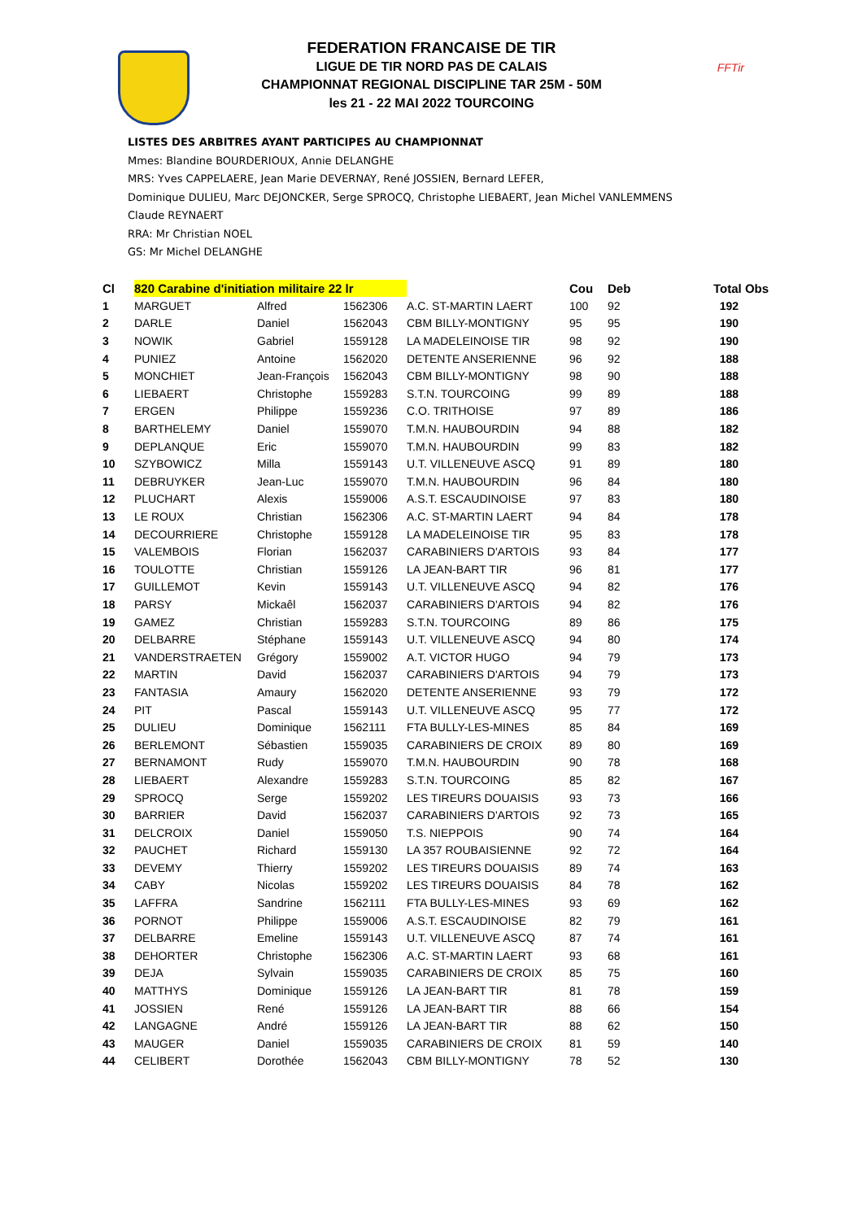FFTir
FEDERATION FRANCAISE DE TIR
LIGUE DE TIR NORD PAS DE CALAIS
CHAMPIONNAT REGIONAL DISCIPLINE TAR 25M - 50M
les 21 - 22 MAI 2022 TOURCOING
LISTES DES ARBITRES AYANT PARTICIPES AU CHAMPIONNAT
Mmes: Blandine BOURDERIOUX, Annie DELANGHE
MRS: Yves CAPPELAERE, Jean Marie DEVERNAY, René JOSSIEN, Bernard LEFER,
Dominique DULIEU, Marc DEJONCKER, Serge SPROCQ, Christophe LIEBAERT, Jean Michel VANLEMMENS
Claude REYNAERT
RRA: Mr Christian NOEL
GS: Mr Michel DELANGHE
| Cl | 820 Carabine d'initiation militaire 22 lr | | | | Cou | Deb | Total Obs |
| --- | --- | --- | --- | --- | --- | --- | --- |
| 1 | MARGUET | Alfred | 1562306 | A.C. ST-MARTIN LAERT | 100 | 92 | 192 |
| 2 | DARLE | Daniel | 1562043 | CBM BILLY-MONTIGNY | 95 | 95 | 190 |
| 3 | NOWIK | Gabriel | 1559128 | LA MADELEINOISE TIR | 98 | 92 | 190 |
| 4 | PUNIEZ | Antoine | 1562020 | DETENTE ANSERIENNE | 96 | 92 | 188 |
| 5 | MONCHIET | Jean-François | 1562043 | CBM BILLY-MONTIGNY | 98 | 90 | 188 |
| 6 | LIEBAERT | Christophe | 1559283 | S.T.N. TOURCOING | 99 | 89 | 188 |
| 7 | ERGEN | Philippe | 1559236 | C.O. TRITHOISE | 97 | 89 | 186 |
| 8 | BARTHELEMY | Daniel | 1559070 | T.M.N. HAUBOURDIN | 94 | 88 | 182 |
| 9 | DEPLANQUE | Eric | 1559070 | T.M.N. HAUBOURDIN | 99 | 83 | 182 |
| 10 | SZYBOWICZ | Milla | 1559143 | U.T. VILLENEUVE ASCQ | 91 | 89 | 180 |
| 11 | DEBRUYKER | Jean-Luc | 1559070 | T.M.N. HAUBOURDIN | 96 | 84 | 180 |
| 12 | PLUCHART | Alexis | 1559006 | A.S.T. ESCAUDINOISE | 97 | 83 | 180 |
| 13 | LE ROUX | Christian | 1562306 | A.C. ST-MARTIN LAERT | 94 | 84 | 178 |
| 14 | DECOURRIERE | Christophe | 1559128 | LA MADELEINOISE TIR | 95 | 83 | 178 |
| 15 | VALEMBOIS | Florian | 1562037 | CARABINIERS D'ARTOIS | 93 | 84 | 177 |
| 16 | TOULOTTE | Christian | 1559126 | LA JEAN-BART TIR | 96 | 81 | 177 |
| 17 | GUILLEMOT | Kevin | 1559143 | U.T. VILLENEUVE ASCQ | 94 | 82 | 176 |
| 18 | PARSY | Mickaêl | 1562037 | CARABINIERS D'ARTOIS | 94 | 82 | 176 |
| 19 | GAMEZ | Christian | 1559283 | S.T.N. TOURCOING | 89 | 86 | 175 |
| 20 | DELBARRE | Stéphane | 1559143 | U.T. VILLENEUVE ASCQ | 94 | 80 | 174 |
| 21 | VANDERSTRAETEN | Grégory | 1559002 | A.T. VICTOR HUGO | 94 | 79 | 173 |
| 22 | MARTIN | David | 1562037 | CARABINIERS D'ARTOIS | 94 | 79 | 173 |
| 23 | FANTASIA | Amaury | 1562020 | DETENTE ANSERIENNE | 93 | 79 | 172 |
| 24 | PIT | Pascal | 1559143 | U.T. VILLENEUVE ASCQ | 95 | 77 | 172 |
| 25 | DULIEU | Dominique | 1562111 | FTA BULLY-LES-MINES | 85 | 84 | 169 |
| 26 | BERLEMONT | Sébastien | 1559035 | CARABINIERS DE CROIX | 89 | 80 | 169 |
| 27 | BERNAMONT | Rudy | 1559070 | T.M.N. HAUBOURDIN | 90 | 78 | 168 |
| 28 | LIEBAERT | Alexandre | 1559283 | S.T.N. TOURCOING | 85 | 82 | 167 |
| 29 | SPROCQ | Serge | 1559202 | LES TIREURS DOUAISIS | 93 | 73 | 166 |
| 30 | BARRIER | David | 1562037 | CARABINIERS D'ARTOIS | 92 | 73 | 165 |
| 31 | DELCROIX | Daniel | 1559050 | T.S. NIEPPOIS | 90 | 74 | 164 |
| 32 | PAUCHET | Richard | 1559130 | LA 357 ROUBAISIENNE | 92 | 72 | 164 |
| 33 | DEVEMY | Thierry | 1559202 | LES TIREURS DOUAISIS | 89 | 74 | 163 |
| 34 | CABY | Nicolas | 1559202 | LES TIREURS DOUAISIS | 84 | 78 | 162 |
| 35 | LAFFRA | Sandrine | 1562111 | FTA BULLY-LES-MINES | 93 | 69 | 162 |
| 36 | PORNOT | Philippe | 1559006 | A.S.T. ESCAUDINOISE | 82 | 79 | 161 |
| 37 | DELBARRE | Emeline | 1559143 | U.T. VILLENEUVE ASCQ | 87 | 74 | 161 |
| 38 | DEHORTER | Christophe | 1562306 | A.C. ST-MARTIN LAERT | 93 | 68 | 161 |
| 39 | DEJA | Sylvain | 1559035 | CARABINIERS DE CROIX | 85 | 75 | 160 |
| 40 | MATTHYS | Dominique | 1559126 | LA JEAN-BART TIR | 81 | 78 | 159 |
| 41 | JOSSIEN | René | 1559126 | LA JEAN-BART TIR | 88 | 66 | 154 |
| 42 | LANGAGNE | André | 1559126 | LA JEAN-BART TIR | 88 | 62 | 150 |
| 43 | MAUGER | Daniel | 1559035 | CARABINIERS DE CROIX | 81 | 59 | 140 |
| 44 | CELIBERT | Dorothée | 1562043 | CBM BILLY-MONTIGNY | 78 | 52 | 130 |